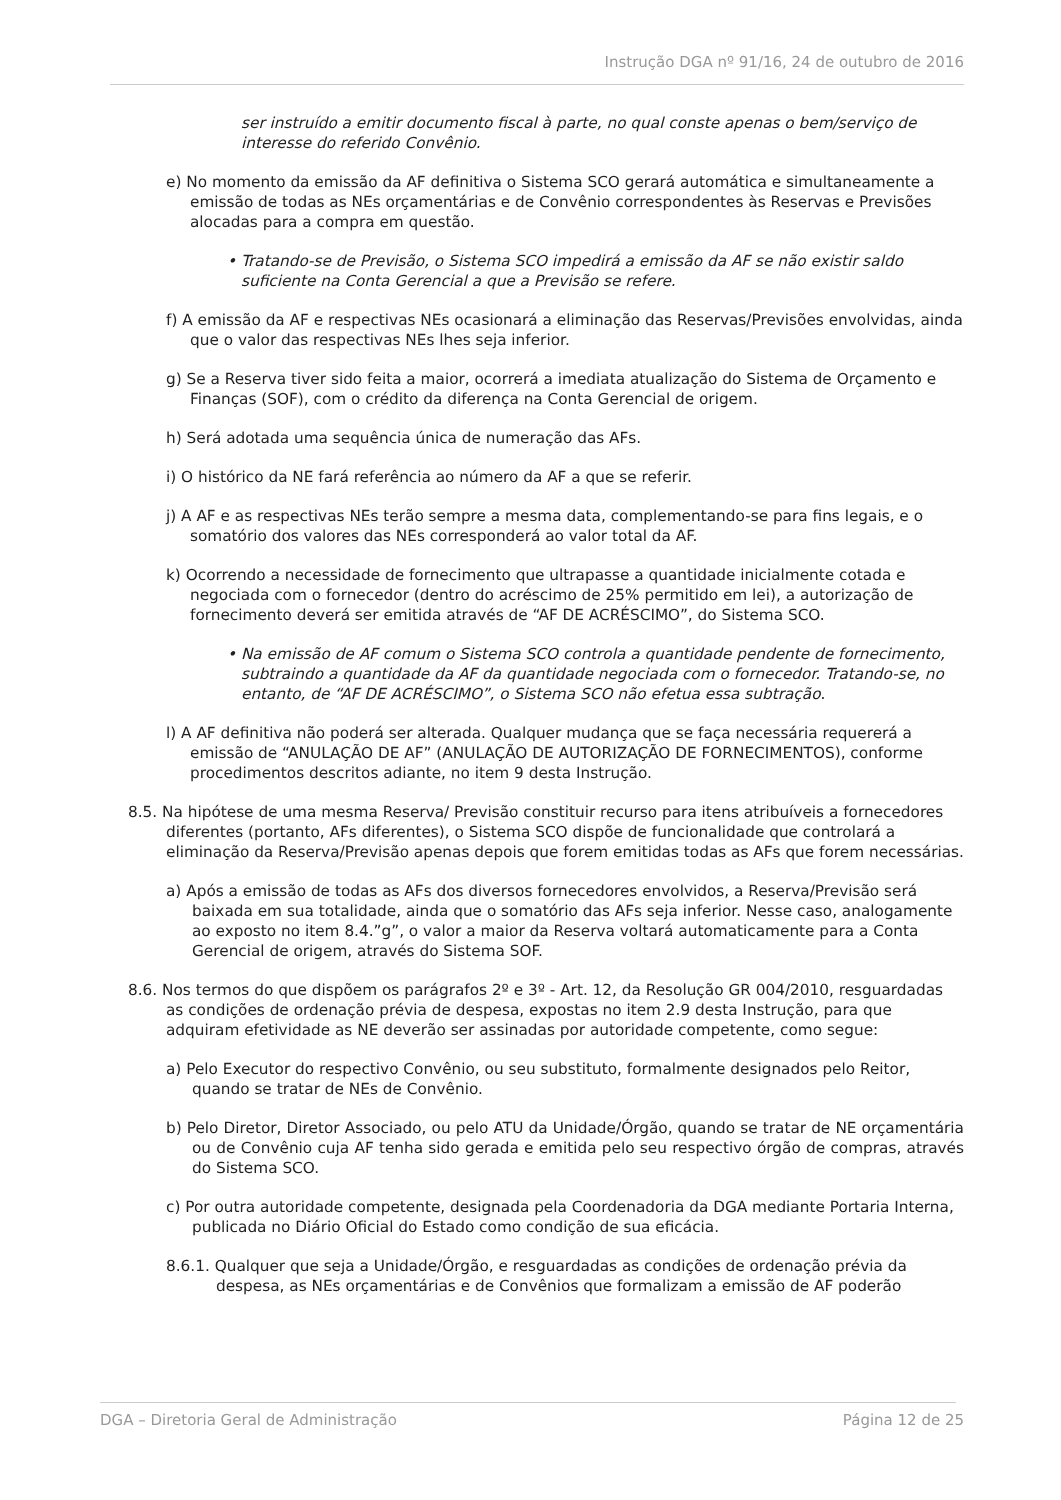Instrução DGA nº 91/16, 24 de outubro de 2016
ser instruído a emitir documento fiscal à parte, no qual conste apenas o bem/serviço de interesse do referido Convênio.
e) No momento da emissão da AF definitiva o Sistema SCO gerará automática e simultaneamente a emissão de todas as NEs orçamentárias e de Convênio correspondentes às Reservas e Previsões alocadas para a compra em questão.
• Tratando-se de Previsão, o Sistema SCO impedirá a emissão da AF se não existir saldo suficiente na Conta Gerencial a que a Previsão se refere.
f) A emissão da AF e respectivas NEs ocasionará a eliminação das Reservas/Previsões envolvidas, ainda que o valor das respectivas NEs lhes seja inferior.
g) Se a Reserva tiver sido feita a maior, ocorrerá a imediata atualização do Sistema de Orçamento e Finanças (SOF), com o crédito da diferença na Conta Gerencial de origem.
h) Será adotada uma sequência única de numeração das AFs.
i) O histórico da NE fará referência ao número da AF a que se referir.
j) A AF e as respectivas NEs terão sempre a mesma data, complementando-se para fins legais, e o somatório dos valores das NEs corresponderá ao valor total da AF.
k) Ocorrendo a necessidade de fornecimento que ultrapasse a quantidade inicialmente cotada e negociada com o fornecedor (dentro do acréscimo de 25% permitido em lei), a autorização de fornecimento deverá ser emitida através de “AF DE ACRÉSCIMO”, do Sistema SCO.
• Na emissão de AF comum o Sistema SCO controla a quantidade pendente de fornecimento, subtraindo a quantidade da AF da quantidade negociada com o fornecedor. Tratando-se, no entanto, de “AF DE ACRÉSCIMO”, o Sistema SCO não efetua essa subtração.
l) A AF definitiva não poderá ser alterada. Qualquer mudança que se faça necessária requererá a emissão de “ANULAÇÃO DE AF” (ANULAÇÃO DE AUTORIZAÇÃO DE FORNECIMENTOS), conforme procedimentos descritos adiante, no item 9 desta Instrução.
8.5. Na hipótese de uma mesma Reserva/ Previsão constituir recurso para itens atribuíveis a fornecedores diferentes (portanto, AFs diferentes), o Sistema SCO dispõe de funcionalidade que controlará a eliminação da Reserva/Previsão apenas depois que forem emitidas todas as AFs que forem necessárias.
a) Após a emissão de todas as AFs dos diversos fornecedores envolvidos, a Reserva/Previsão será baixada em sua totalidade, ainda que o somatório das AFs seja inferior. Nesse caso, analogamente ao exposto no item 8.4.”g”, o valor a maior da Reserva voltará automaticamente para a Conta Gerencial de origem, através do Sistema SOF.
8.6. Nos termos do que dispõem os parágrafos 2º e 3º - Art. 12, da Resolução GR 004/2010, resguardadas as condições de ordenação prévia de despesa, expostas no item 2.9 desta Instrução, para que adquiram efetividade as NE deverão ser assinadas por autoridade competente, como segue:
a) Pelo Executor do respectivo Convênio, ou seu substituto, formalmente designados pelo Reitor, quando se tratar de NEs de Convênio.
b) Pelo Diretor, Diretor Associado, ou pelo ATU da Unidade/Órgão, quando se tratar de NE orçamentária ou de Convênio cuja AF tenha sido gerada e emitida pelo seu respectivo órgão de compras, através do Sistema SCO.
c) Por outra autoridade competente, designada pela Coordenadoria da DGA mediante Portaria Interna, publicada no Diário Oficial do Estado como condição de sua eficácia.
8.6.1. Qualquer que seja a Unidade/Órgão, e resguardadas as condições de ordenação prévia da despesa, as NEs orçamentárias e de Convênios que formalizam a emissão de AF poderão
DGA – Diretoria Geral de Administração Página 12 de 25